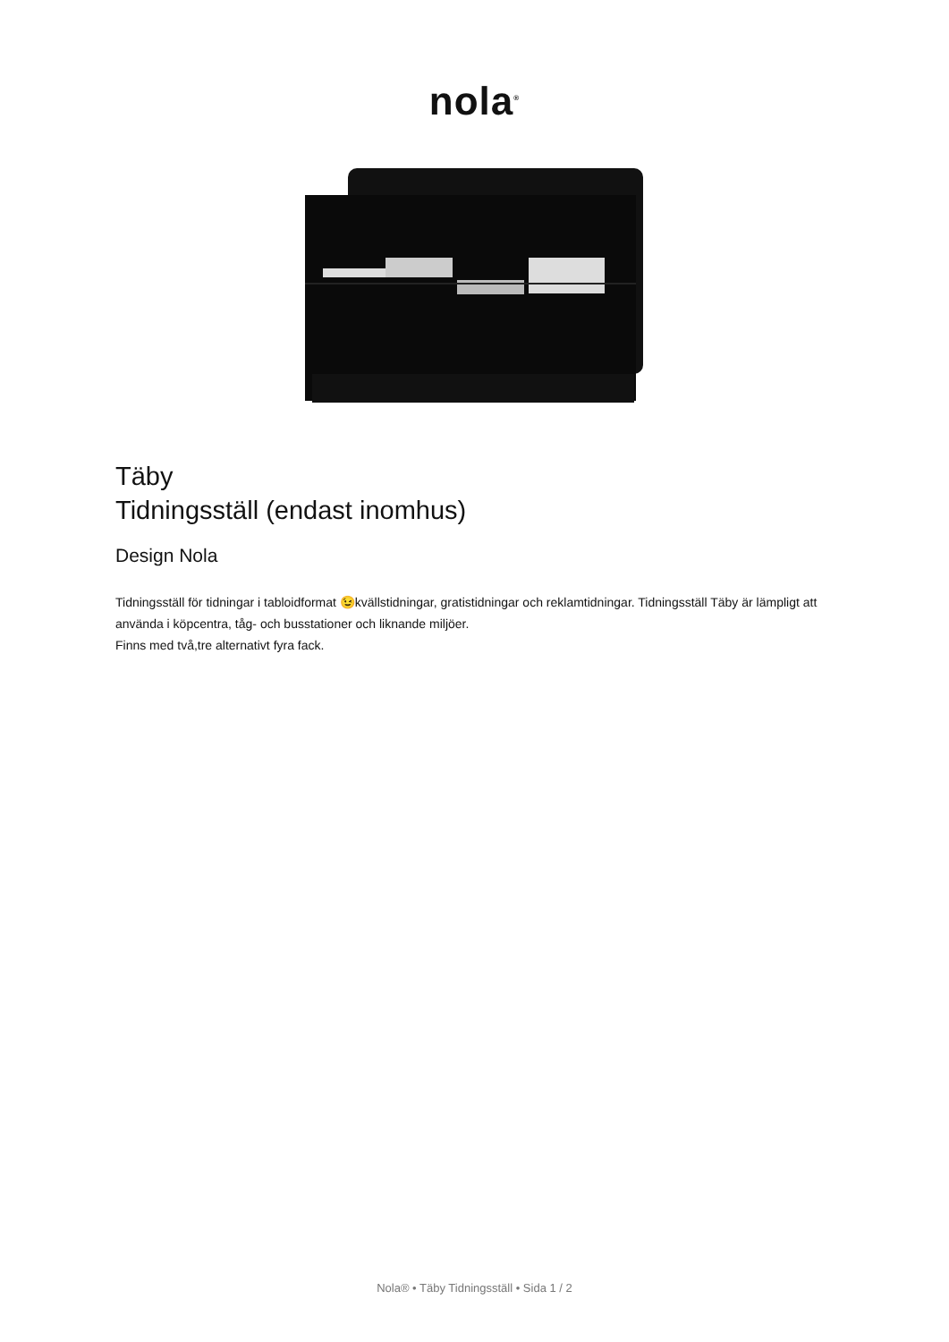nola<sup>®</sup>
Täby
Tidningsställ (endast inomhus)
Design Nola
Tidningsställ för tidningar i tabloidformat 😉kvällstidningar, gratistidningar och reklamtidningar. Tidningsställ Täby är lämpligt att använda i köpcentra, tåg- och busstationer och liknande miljöer.
Finns med två,tre alternativt fyra fack.
Nola® • Täby Tidningsställ • Sida 1 / 2